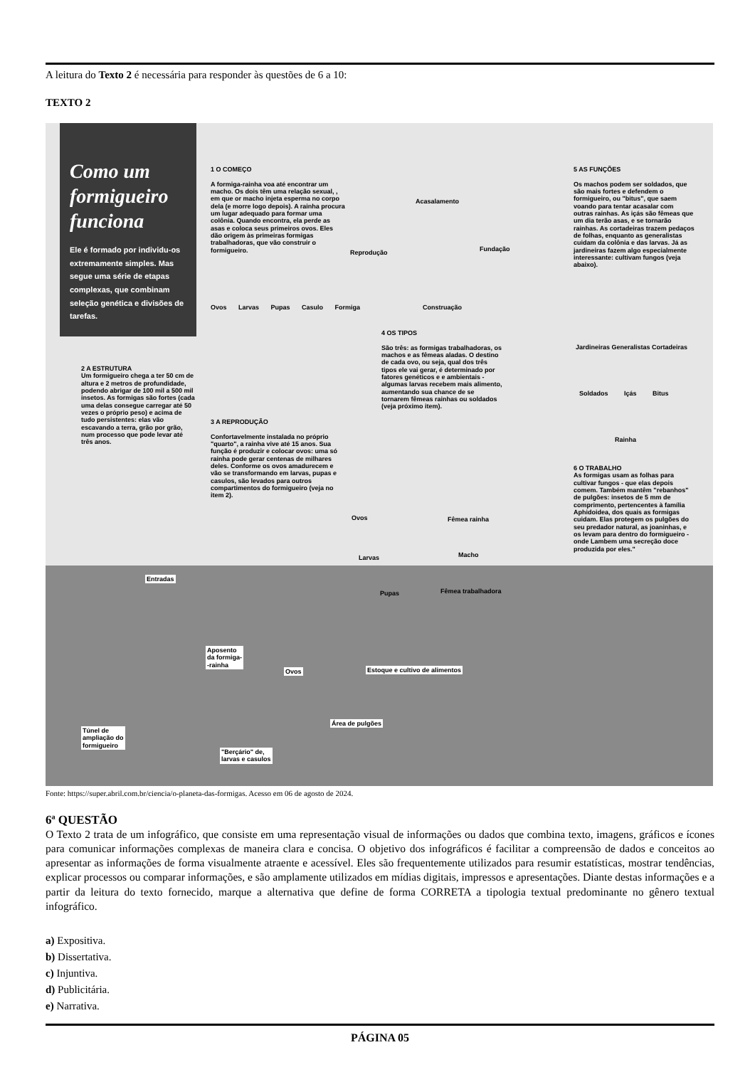A leitura do Texto 2 é necessária para responder às questões de 6 a 10:
TEXTO 2
Como um formigueiro funciona
Ele é formado por individu-os extremamente simples. Mas segue uma série de etapas complexas, que combinam seleção genética e divisões de tarefas.
1 O COMEÇO
A formiga-rainha voa até encontrar um macho. Os dois têm uma relação sexual, , em que or macho injeta esperma no corpo dela (e morre logo depois). A rainha procura um lugar adequado para formar uma colônia. Quando encontra, ela perde as asas e coloca seus primeiros ovos. Eles dão origem às primeiras formigas trabalhadoras, que vão construir o formigueiro.
Acasalamento
Reprodução Fundação
Construação
Ovos Larvas Pupas Casulo Formiga
5 AS FUNÇÕES
Os machos podem ser soldados, que são mais fortes e defendem o formigueiro, ou "bitus", que saem voando para tentar acasalar com outras rainhas. As içás são fêmeas que um dia terão asas, e se tornarão rainhas. As cortadeiras trazem pedaços de folhas, enquanto as generalistas cuidam da colônia e das larvas. Já as jardineiras fazem algo especialmente interessante: cultivam fungos (veja abaixo).
Jardineiras Generalistas Cortadeiras
Soldados Içás Bitus
Rainha
4 OS TIPOS
São três: as formigas trabalhadoras, os machos e as fêmeas aladas. O destino de cada ovo, ou seja, qual dos três tipos ele vai gerar, é determinado por fatores genéticos e e ambientais - algumas larvas recebem mais alimento, aumentando sua chance de se tornarem fêmeas rainhas ou soldados (veja próximo item).
2 A ESTRUTURA
Um formigueiro chega a ter 50 cm de altura e 2 metros de profundidade, podendo abrigar de 100 mil a 500 mil insetos. As formigas são fortes (cada uma delas consegue carregar até 50 vezes o próprio peso) e acima de tudo persistentes: elas vão escavando a terra, grão por grão, num processo que pode levar até três anos.
3 A REPRODUÇÃO
Confortavelmente instalada no próprio "quarto", a rainha vive até 15 anos. Sua função é produzir e colocar ovos: uma só rainha pode gerar centenas de milhares deles. Conforme os ovos amadurecem e vão se transformando em larvas, pupas e casulos, são levados para outros compartimentos do formigueiro (veja no item 2).
Ovos Fêmea rainha
Larvas Macho
Pupas Fêmea trabalhadora
6 O TRABALHO
As formigas usam as folhas para cultivar fungos - que elas depois comem. Também mantêm "rebanhos" de pulgões: insetos de 5 mm de comprimento, pertencentes à família Aphidoidea, dos quais as formigas cuidam. Elas protegem os pulgões do seu predador natural, as joaninhas, e os levam para dentro do formigueiro - onde Lambem uma secreção doce produzida por eles."
Entradas
Aposento
da formiga-
-rainha
Ovos Estoque e cultivo de alimentos
Área de pulgões
Túnel de
ampliação do
formigueiro
"Berçário" de,
larvas e casulos
Fonte: https://super.abril.com.br/ciencia/o-planeta-das-formigas. Acesso em 06 de agosto de 2024.
6ª QUESTÃO
O Texto 2 trata de um infográfico, que consiste em uma representação visual de informações ou dados que combina texto, imagens, gráficos e ícones para comunicar informações complexas de maneira clara e concisa. O objetivo dos infográficos é facilitar a compreensão de dados e conceitos ao apresentar as informações de forma visualmente atraente e acessível. Eles são frequentemente utilizados para resumir estatísticas, mostrar tendências, explicar processos ou comparar informações, e são amplamente utilizados em mídias digitais, impressos e apresentações. Diante destas informações e a partir da leitura do texto fornecido, marque a alternativa que define de forma CORRETA a tipologia textual predominante no gênero textual infográfico.
a) Expositiva.
b) Dissertativa.
c) Injuntiva.
d) Publicitária.
e) Narrativa.
PÁGINA 05